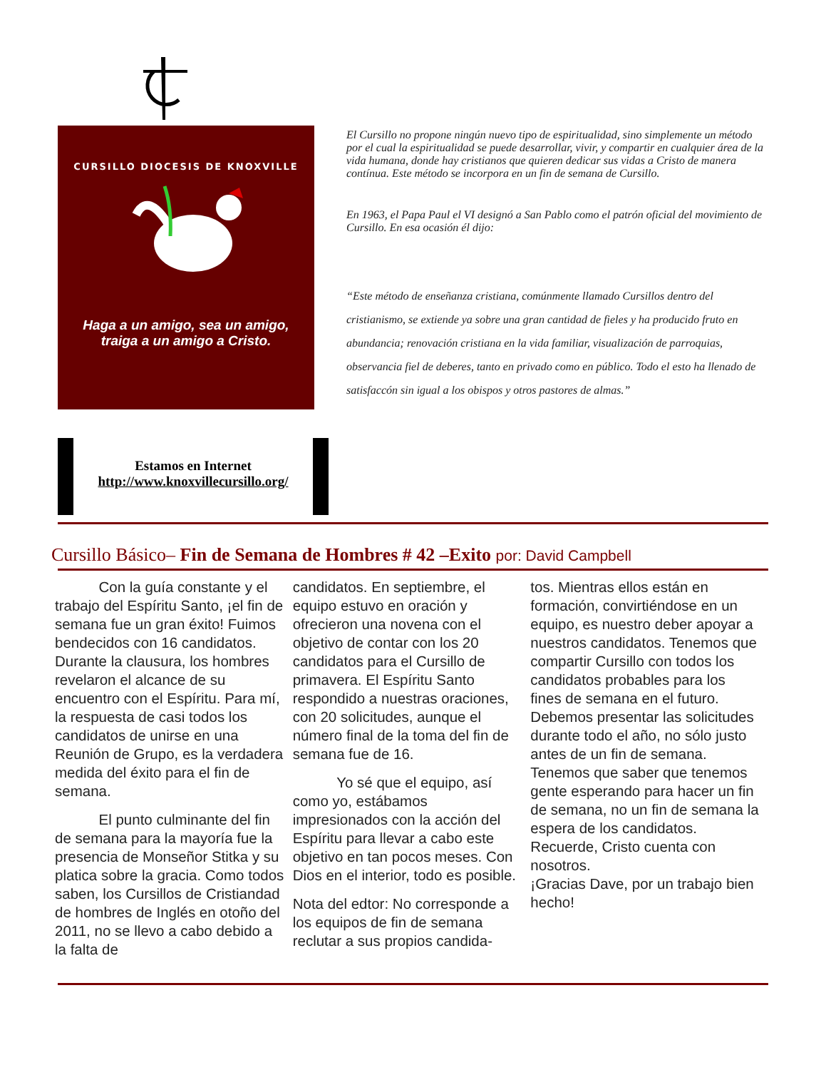CURSILLO DIOCESIS DE KNOXVILLE
Haga a un amigo, sea un amigo,
traiga a un amigo a Cristo.
Estamos en Internet
http://www.knoxvillecursillo.org/
El Cursillo no propone ningún nuevo tipo de espiritualidad, sino simplemente un método por el cual la espiritualidad se puede desarrollar, vivir, y compartir en cualquier área de la vida humana, donde hay cristianos que quieren dedicar sus vidas a Cristo de manera contínua. Este método se incorpora en un fin de semana de Cursillo.
En 1963, el Papa Paul el VI designó a San Pablo como el patrón oficial del movimiento de Cursillo. En esa ocasión él dijo:
“Este método de enseñanza cristiana, comúnmente llamado Cursillos dentro del cristianismo, se extiende ya sobre una gran cantidad de fieles y ha producido fruto en abundancia; renovación cristiana en la vida familiar, visualización de parroquias, observancia fiel de deberes, tanto en privado como en público. Todo el esto ha llenado de satisfaccón sin igual a los obispos y otros pastores de almas.”
Cursillo Básico– Fin de Semana de Hombres # 42 –Exito por: David Campbell
   Con la guía constante y el trabajo del Espíritu Santo, ¡el fin de semana fue un gran éxito! Fuimos bendecidos con 16 candidatos. Durante la clausura, los hombres revelaron el alcance de su encuentro con el Espíritu. Para mí, la respuesta de casi todos los candidatos de unirse en una Reunión de Grupo, es la verdadera medida del éxito para el fin de semana.
   El punto culminante del fin de semana para la mayoría fue la presencia de Monseñor Stitka y su platica sobre la gracia. Como todos saben, los Cursillos de Cristiandad de hombres de Inglés en otoño del 2011, no se llevo a cabo debido a la falta de
candidatos. En septiembre, el equipo estuvo en oración y ofrecieron una novena con el objetivo de contar con los 20 candidatos para el Cursillo de primavera. El Espíritu Santo respondido a nuestras oraciones, con 20 solicitudes, aunque el número final de la toma del fin de semana fue de 16.
   Yo sé que el equipo, así como yo, estábamos impresionados con la acción del Espíritu para llevar a cabo este objetivo en tan pocos meses. Con Dios en el interior, todo es posible.
Nota del edtor: No corresponde a los equipos de fin de semana reclutar a sus propios candida-
tos. Mientras ellos están en formación, convirtiéndose en un equipo, es nuestro deber apoyar a nuestros candidatos. Tenemos que compartir Cursillo con todos los candidatos probables para los fines de semana en el futuro. Debemos presentar las solicitudes durante todo el año, no sólo justo antes de un fin de semana. Tenemos que saber que tenemos gente esperando para hacer un fin de semana, no un fin de semana la espera de los candidatos. Recuerde, Cristo cuenta con nosotros.
¡Gracias Dave, por un trabajo bien hecho!